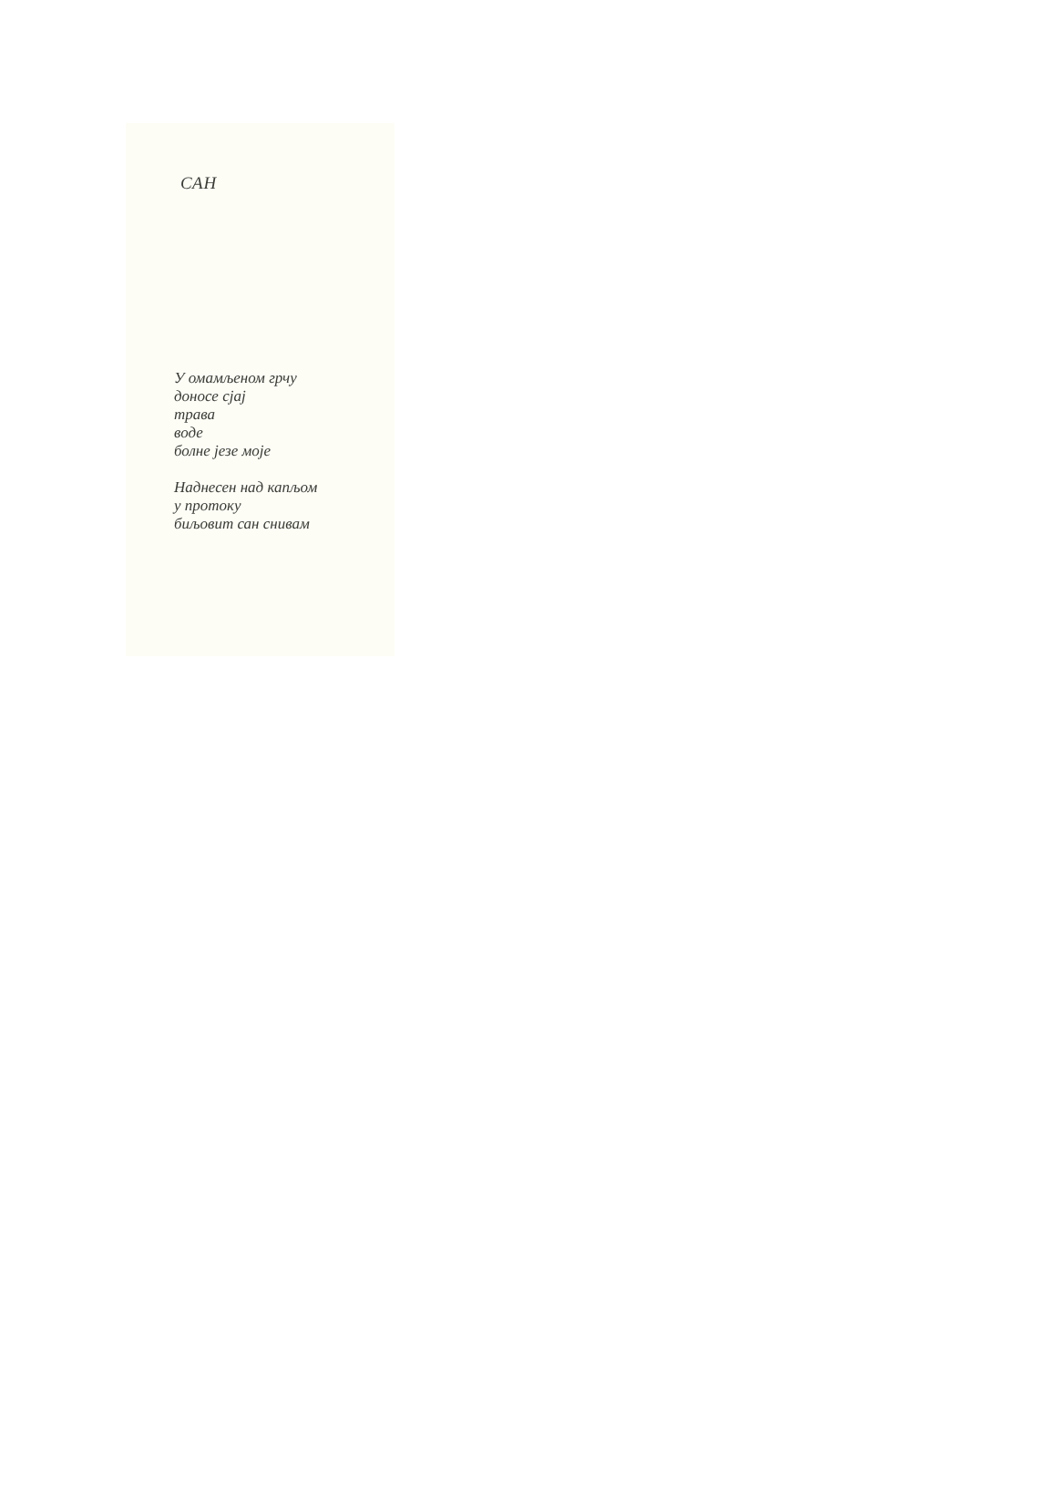САН
У омамљеном грчу
доносе сјај
трава
воде
болне језе моје
Наднесен над капљом
у протоку
биљовит сан снивам